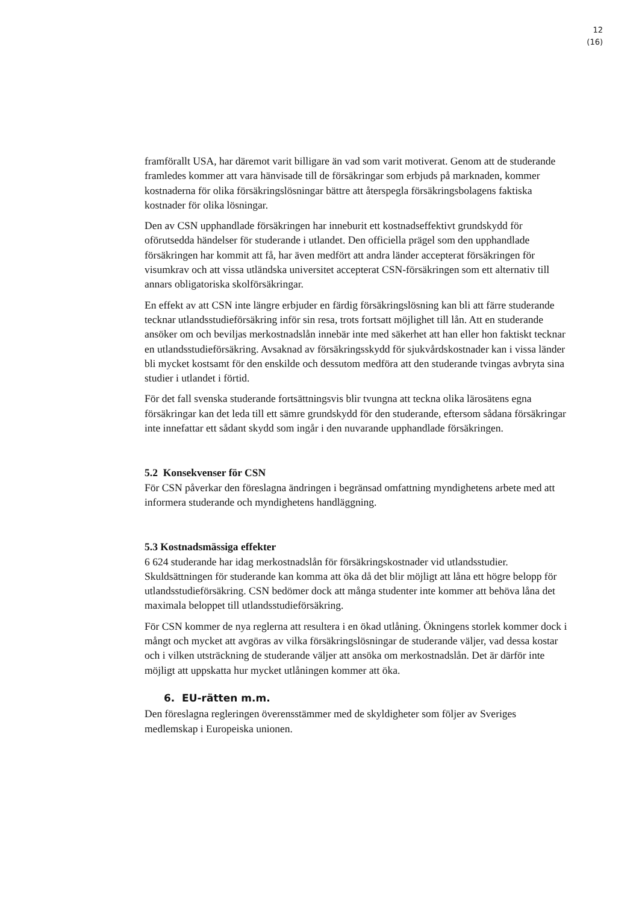12
(16)
framförallt USA, har däremot varit billigare än vad som varit motiverat. Genom att de studerande framledes kommer att vara hänvisade till de försäkringar som erbjuds på marknaden, kommer kostnaderna för olika försäkringslösningar bättre att återspegla försäkringsbolagens faktiska kostnader för olika lösningar.
Den av CSN upphandlade försäkringen har inneburit ett kostnadseffektivt grundskydd för oförutsedda händelser för studerande i utlandet. Den officiella prägel som den upphandlade försäkringen har kommit att få, har även medfört att andra länder accepterat försäkringen för visumkrav och att vissa utländska universitet accepterat CSN-försäkringen som ett alternativ till annars obligatoriska skolförsäkringar.
En effekt av att CSN inte längre erbjuder en färdig försäkringslösning kan bli att färre studerande tecknar utlandsstudieförsäkring inför sin resa, trots fortsatt möjlighet till lån. Att en studerande ansöker om och beviljas merkostnadslån innebär inte med säkerhet att han eller hon faktiskt tecknar en utlandsstudieförsäkring. Avsaknad av försäkringsskydd för sjukvårdskostnader kan i vissa länder bli mycket kostsamt för den enskilde och dessutom medföra att den studerande tvingas avbryta sina studier i utlandet i förtid.
För det fall svenska studerande fortsättningsvis blir tvungna att teckna olika lärosätens egna försäkringar kan det leda till ett sämre grundskydd för den studerande, eftersom sådana försäkringar inte innefattar ett sådant skydd som ingår i den nuvarande upphandlade försäkringen.
5.2 Konsekvenser för CSN
För CSN påverkar den föreslagna ändringen i begränsad omfattning myndighetens arbete med att informera studerande och myndighetens handläggning.
5.3 Kostnadsmässiga effekter
6 624 studerande har idag merkostnadslån för försäkringskostnader vid utlandsstudier. Skuldsättningen för studerande kan komma att öka då det blir möjligt att låna ett högre belopp för utlandsstudieförsäkring. CSN bedömer dock att många studenter inte kommer att behöva låna det maximala beloppet till utlandsstudieförsäkring.
För CSN kommer de nya reglerna att resultera i en ökad utlåning. Ökningens storlek kommer dock i mångt och mycket att avgöras av vilka försäkringslösningar de studerande väljer, vad dessa kostar och i vilken utsträckning de studerande väljer att ansöka om merkostnadslån. Det är därför inte möjligt att uppskatta hur mycket utlåningen kommer att öka.
6. EU-rätten m.m.
Den föreslagna regleringen överensstämmer med de skyldigheter som följer av Sveriges medlemskap i Europeiska unionen.